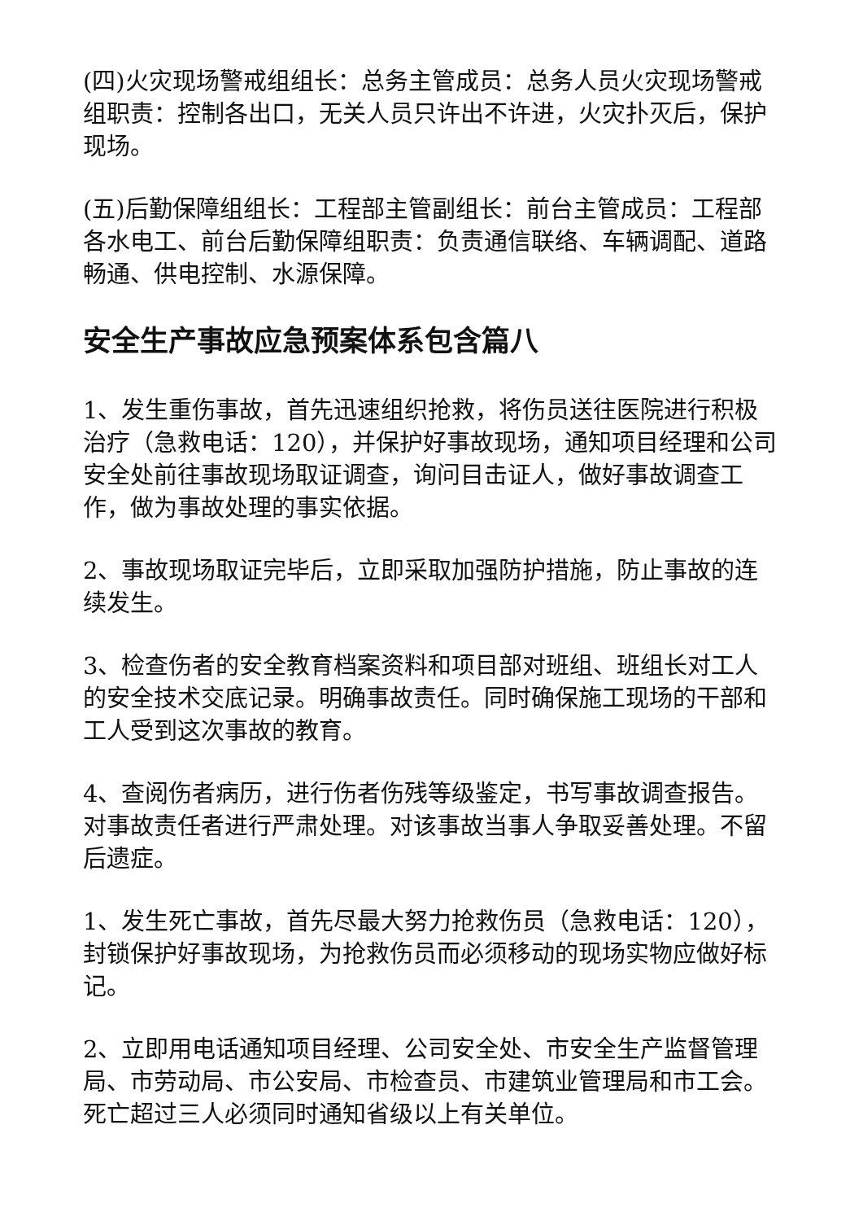(四)火灾现场警戒组组长：总务主管成员：总务人员火灾现场警戒组职责：控制各出口，无关人员只许出不许进，火灾扑灭后，保护现场。
(五)后勤保障组组长：工程部主管副组长：前台主管成员：工程部各水电工、前台后勤保障组职责：负责通信联络、车辆调配、道路畅通、供电控制、水源保障。
安全生产事故应急预案体系包含篇八
1、发生重伤事故，首先迅速组织抢救，将伤员送往医院进行积极治疗（急救电话：120），并保护好事故现场，通知项目经理和公司安全处前往事故现场取证调查，询问目击证人，做好事故调查工作，做为事故处理的事实依据。
2、事故现场取证完毕后，立即采取加强防护措施，防止事故的连续发生。
3、检查伤者的安全教育档案资料和项目部对班组、班组长对工人的安全技术交底记录。明确事故责任。同时确保施工现场的干部和工人受到这次事故的教育。
4、查阅伤者病历，进行伤者伤残等级鉴定，书写事故调查报告。对事故责任者进行严肃处理。对该事故当事人争取妥善处理。不留后遗症。
1、发生死亡事故，首先尽最大努力抢救伤员（急救电话：120），封锁保护好事故现场，为抢救伤员而必须移动的现场实物应做好标记。
2、立即用电话通知项目经理、公司安全处、市安全生产监督管理局、市劳动局、市公安局、市检查员、市建筑业管理局和市工会。死亡超过三人必须同时通知省级以上有关单位。